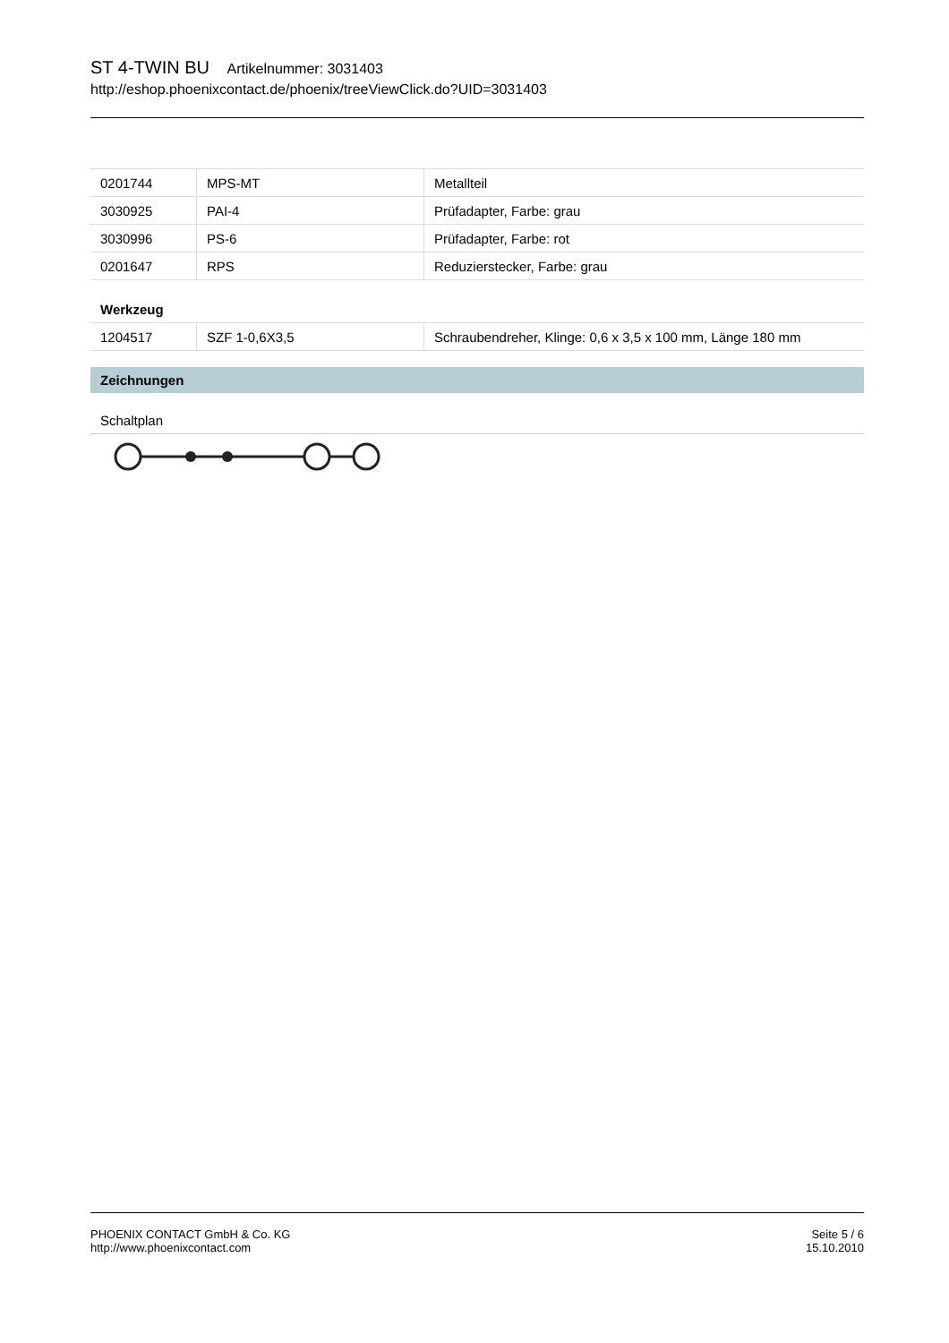ST 4-TWIN BU Artikelnummer: 3031403
http://eshop.phoenixcontact.de/phoenix/treeViewClick.do?UID=3031403
| 0201744 | MPS-MT | Metallteil |
| 3030925 | PAI-4 | Prüfadapter, Farbe: grau |
| 3030996 | PS-6 | Prüfadapter, Farbe: rot |
| 0201647 | RPS | Reduzierstecker, Farbe: grau |
Werkzeug
| 1204517 | SZF 1-0,6X3,5 | Schraubendreher, Klinge: 0,6 x 3,5 x 100 mm, Länge 180 mm |
Zeichnungen
Schaltplan
PHOENIX CONTACT GmbH & Co. KG
http://www.phoenixcontact.com
Seite 5 / 6
15.10.2010